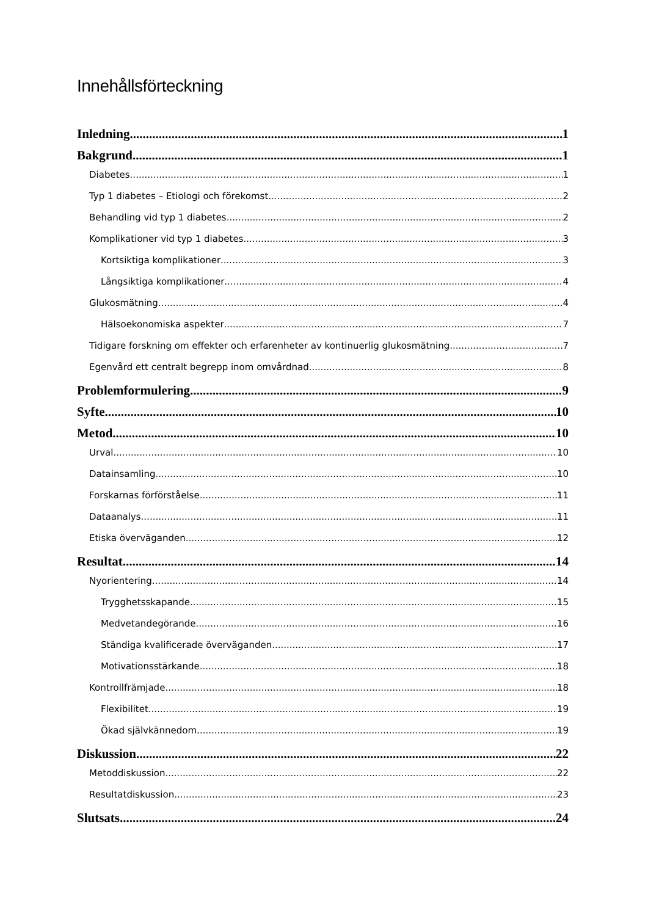Innehållsförteckning
Inledning 1
Bakgrund 1
Diabetes 1
Typ 1 diabetes – Etiologi och förekomst 2
Behandling vid typ 1 diabetes 2
Komplikationer vid typ 1 diabetes 3
Kortsiktiga komplikationer 3
Långsiktiga komplikationer 4
Glukosmätning 4
Hälsoekonomiska aspekter 7
Tidigare forskning om effekter och erfarenheter av kontinuerlig glukosmätning 7
Egenvård ett centralt begrepp inom omvårdnad 8
Problemformulering 9
Syfte 10
Metod 10
Urval 10
Datainsamling 10
Forskarnas förförståelse 11
Dataanalys 11
Etiska överväganden 12
Resultat 14
Nyorientering 14
Trygghetsskapande 15
Medvetandegörande 16
Ständiga kvalificerade överväganden 17
Motivationsstärkande 18
Kontrollfrämjade 18
Flexibilitet 19
Ökad självkännedom 19
Diskussion 22
Metoddiskussion 22
Resultatdiskussion 23
Slutsats 24